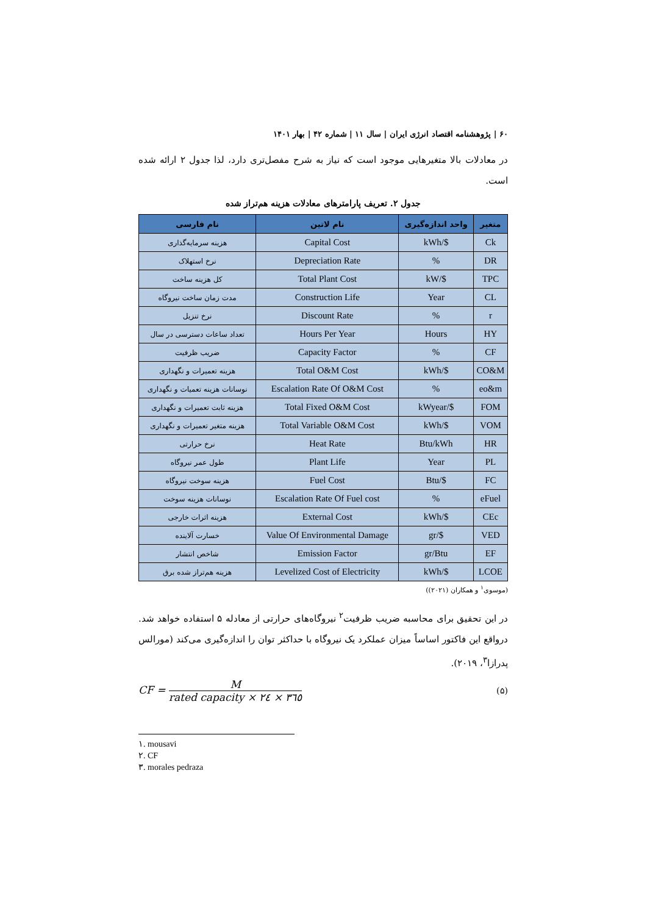۶۰ | پژوهشنامه اقتصاد انرژی ایران | سال ۱۱ | شماره ۴۲ | بهار ۱۴۰۱
در معادلات بالا متغیرهایی موجود است که نیاز به شرح مفصل‌تری دارد، لذا جدول ۲ ارائه شده است.
جدول ۲. تعریف پارامترهای معادلات هزینه هم‌تراز شده
| متغیر | واحد اندازه‌گیری | نام لاتین | نام فارسی |
| --- | --- | --- | --- |
| Ck | $/kWh | Capital Cost | هزینه سرمایه‌گذاری |
| DR | % | Depreciation Rate | نرخ استهلاک |
| TPC | $/kW | Total Plant Cost | کل هزینه ساخت |
| CL | Year | Construction Life | مدت زمان ساخت نیروگاه |
| r | % | Discount Rate | نرخ تنزیل |
| HY | Hours | Hours Per Year | تعداد ساعات دسترسی در سال |
| CF | % | Capacity Factor | ضریب ظرفیت |
| CO&M | $/kWh | Total O&M Cost | هزینه تعمیرات و نگهداری |
| eo&m | % | Escalation Rate Of O&M Cost | نوسانات هزینه تعمیات و نگهداری |
| FOM | $/kWyear | Total Fixed O&M Cost | هزینه ثابت تعمیرات و نگهداری |
| VOM | $/kWh | Total Variable O&M Cost | هزینه متغیر تعمیرات و نگهداری |
| HR | Btu/kWh | Heat Rate | نرخ حرارتی |
| PL | Year | Plant Life | طول عمر نیروگاه |
| FC | $/Btu | Fuel Cost | هزینه سوخت نیروگاه |
| eFuel | % | Escalation Rate Of Fuel cost | نوسانات هزینه سوخت |
| CEc | $/kWh | External Cost | هزینه اثرات خارجی |
| VED | $/gr | Value Of Environmental Damage | خسارت آلاینده |
| EF | gr/Btu | Emission Factor | شاخص انتشار |
| LCOE | $/kWh | Levelized Cost of Electricity | هزینه هم‌تراز شده برق |
(موسوی<sup>۱</sup> و همکاران (۲۰۲۱))
در این تحقیق برای محاسبه ضریب ظرفیت<sup>۲</sup> نیروگاه‌های حرارتی از معادله ۵ استفاده خواهد شد. درواقع این فاکتور اساساً میزان عملکرد یک نیروگاه با حداکثر توان را اندازه‌گیری می‌کند (مورالس پدرازا<sup>۳</sup>، ۲۰۱۹).
CF = M rated capacity × ۲٤ × ۳٦٥
(۵)
۱. mousavi
۲. CF
۳. morales pedraza